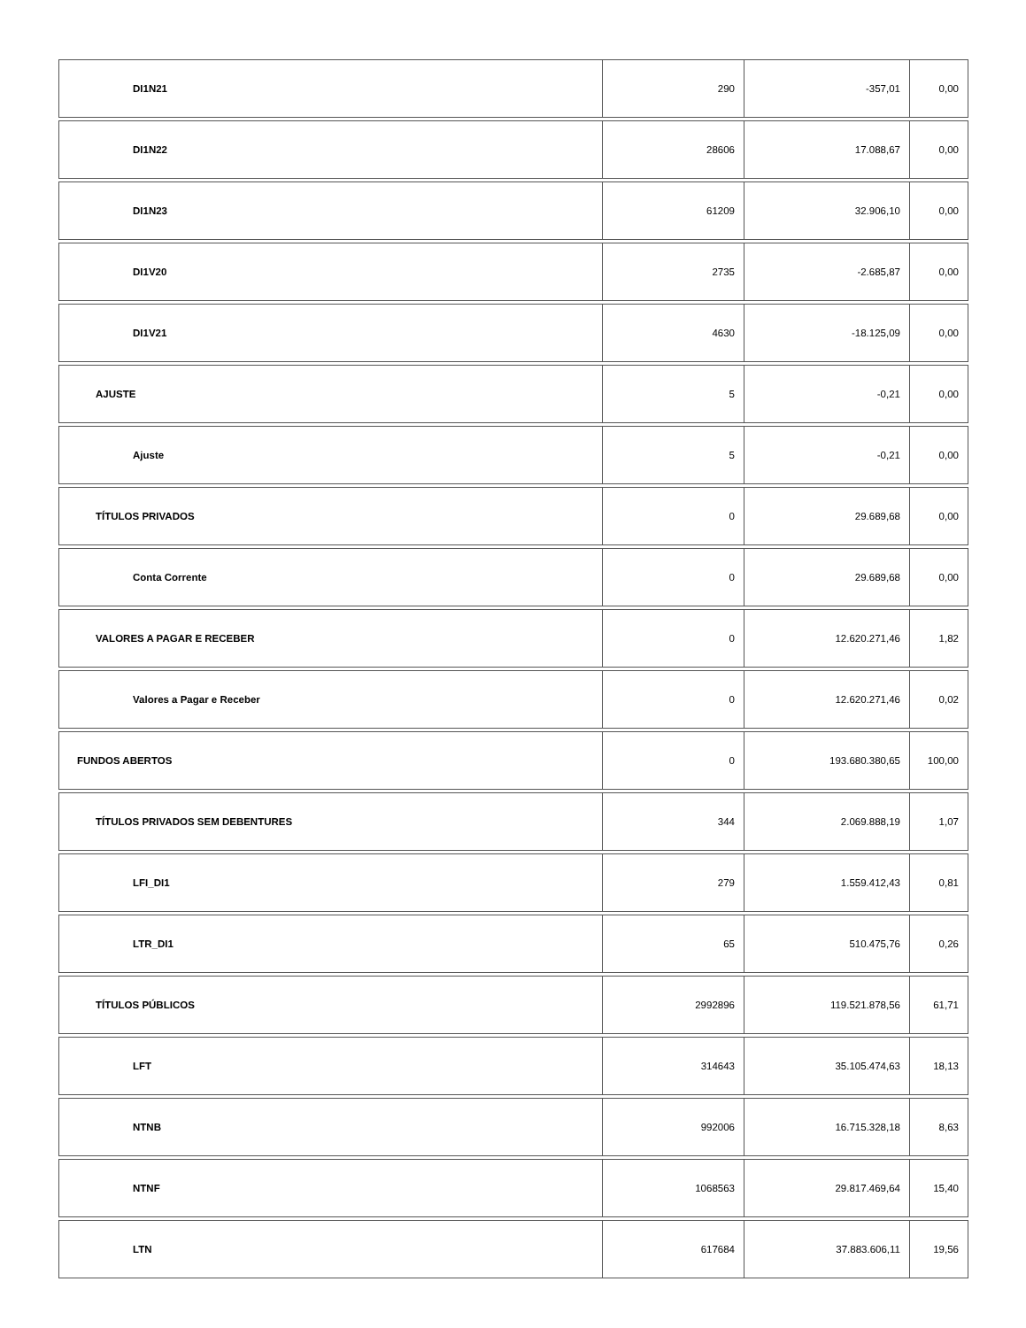| DI1N21 | 290 | -357,01 | 0,00 |
| DI1N22 | 28606 | 17.088,67 | 0,00 |
| DI1N23 | 61209 | 32.906,10 | 0,00 |
| DI1V20 | 2735 | -2.685,87 | 0,00 |
| DI1V21 | 4630 | -18.125,09 | 0,00 |
| AJUSTE | 5 | -0,21 | 0,00 |
| Ajuste | 5 | -0,21 | 0,00 |
| TÍTULOS PRIVADOS | 0 | 29.689,68 | 0,00 |
| Conta Corrente | 0 | 29.689,68 | 0,00 |
| VALORES A PAGAR E RECEBER | 0 | 12.620.271,46 | 1,82 |
| Valores a Pagar e Receber | 0 | 12.620.271,46 | 0,02 |
| FUNDOS ABERTOS | 0 | 193.680.380,65 | 100,00 |
| TÍTULOS PRIVADOS SEM DEBENTURES | 344 | 2.069.888,19 | 1,07 |
| LFI_DI1 | 279 | 1.559.412,43 | 0,81 |
| LTR_DI1 | 65 | 510.475,76 | 0,26 |
| TÍTULOS PÚBLICOS | 2992896 | 119.521.878,56 | 61,71 |
| LFT | 314643 | 35.105.474,63 | 18,13 |
| NTNB | 992006 | 16.715.328,18 | 8,63 |
| NTNF | 1068563 | 29.817.469,64 | 15,40 |
| LTN | 617684 | 37.883.606,11 | 19,56 |